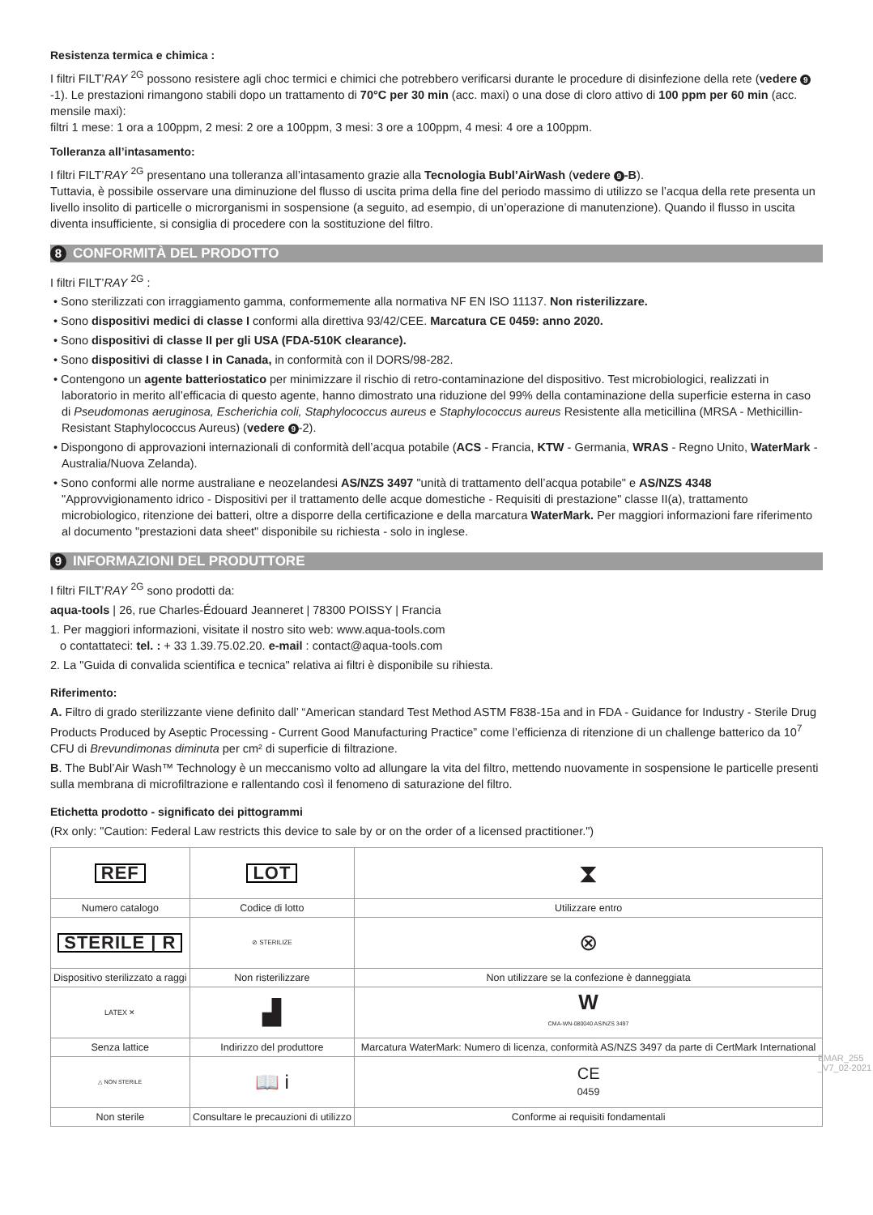Resistenza termica e chimica :
I filtri FILT’RAY <sup>2G</sup> possono resistere agli choc termici e chimici che potrebbero verificarsi durante le procedure di disinfezione della rete (vedere 9 -1). Le prestazioni rimangono stabili dopo un trattamento di 70°C per 30 min (acc. maxi) o una dose di cloro attivo di 100 ppm per 60 min (acc. mensile maxi):
filtri 1 mese: 1 ora a 100ppm, 2 mesi: 2 ore a 100ppm, 3 mesi: 3 ore a 100ppm, 4 mesi: 4 ore a 100ppm.
Tolleranza all’intasamento:
I filtri FILT’RAY <sup>2G</sup> presentano una tolleranza all’intasamento grazie alla Tecnologia Bubl’AirWash (vedere 9 -B).
Tuttavia, è possibile osservare una diminuzione del flusso di uscita prima della fine del periodo massimo di utilizzo se l’acqua della rete presenta un livello insolito di particelle o microrganismi in sospensione (a seguito, ad esempio, di un’operazione di manutenzione). Quando il flusso in uscita diventa insufficiente, si consiglia di procedere con la sostituzione del filtro.
8 CONFORMITÀ DEL PRODOTTO
I filtri FILT’RAY <sup>2G</sup> :
• Sono sterilizzati con irraggiamento gamma, conformemente alla normativa NF EN ISO 11137. Non risterilizzare.
• Sono dispositivi medici di classe I conformi alla direttiva 93/42/CEE. Marcatura CE 0459: anno 2020.
• Sono dispositivi di classe II per gli USA (FDA-510K clearance).
• Sono dispositivi di classe I in Canada, in conformità con il DORS/98-282.
• Contengono un agente batteriostatico per minimizzare il rischio di retro-contaminazione del dispositivo. Test microbiologici, realizzati in laboratorio in merito all’efficacia di questo agente, hanno dimostrato una riduzione del 99% della contaminazione della superficie esterna in caso di Pseudomonas aeruginosa, Escherichia coli, Staphylococcus aureus e Staphylococcus aureus Resistente alla meticillina (MRSA - Methicillin-Resistant Staphylococcus Aureus) (vedere 9 -2).
• Dispongono di approvazioni internazionali di conformità dell’acqua potabile (ACS - Francia, KTW - Germania, WRAS - Regno Unito, WaterMark - Australia/Nuova Zelanda).
• Sono conformi alle norme australiane e neozelandesi AS/NZS 3497 "unità di trattamento dell’acqua potabile" e AS/NZS 4348 "Approvvigionamento idrico - Dispositivi per il trattamento delle acque domestiche - Requisiti di prestazione" classe II(a), trattamento microbiologico, ritenzione dei batteri, oltre a disporre della certificazione e della marcatura WaterMark. Per maggiori informazioni fare riferimento al documento "prestazioni data sheet" disponibile su richiesta - solo in inglese.
9 INFORMAZIONI DEL PRODUTTORE
I filtri FILT’RAY <sup>2G</sup> sono prodotti da:
aqua-tools | 26, rue Charles-Édouard Jeanneret | 78300 POISSY | Francia
1. Per maggiori informazioni, visitate il nostro sito web: www.aqua-tools.com
o contattateci: tel. : + 33 1.39.75.02.20. e-mail : contact@aqua-tools.com
2. La "Guida di convalida scientifica e tecnica" relativa ai filtri è disponibile su rihiesta.
Riferimento:
A. Filtro di grado sterilizzante viene definito dall’ “American standard Test Method ASTM F838-15a and in FDA - Guidance for Industry - Sterile Drug Products Produced by Aseptic Processing - Current Good Manufacturing Practice” come l’efficienza di ritenzione di un challenge batterico da 10<sup>7</sup> CFU di Brevundimonas diminuta per cm² di superficie di filtrazione.
B. The Bubl’Air Wash™ Technology è un meccanismo volto ad allungare la vita del filtro, mettendo nuovamente in sospensione le particelle presenti sulla membrana di microfiltrazione e rallentando così il fenomeno di saturazione del filtro.
Etichetta prodotto - significato dei pittogrammi
(Rx only: "Caution: Federal Law restricts this device to sale by or on the order of a licensed practitioner.")
| REF | LOT | ⧗ |
| Numero catalogo | Codice di lotto | Utilizzare entro |
| STERILE / R | ⊘ STERILIZE | ⊗ |
| Dispositivo sterilizzato a raggi | Non risterilizzare | Non utilizzare se la confezione è danneggiata |
| LATEX ✕ | ▟ | W CMA-WN-080040 AS/NZS 3497 |
| Senza lattice | Indirizzo del produttore | Marcatura WaterMark: Numero di licenza, conformità AS/NZS 3497 da parte di CertMark International |
| △ NON STERILE | 📖 i | CE 0459 |
| Non sterile | Consultare le precauzioni di utilizzo | Conforme ai requisiti fondamentali |
EMAR_255 _V7_02-2021